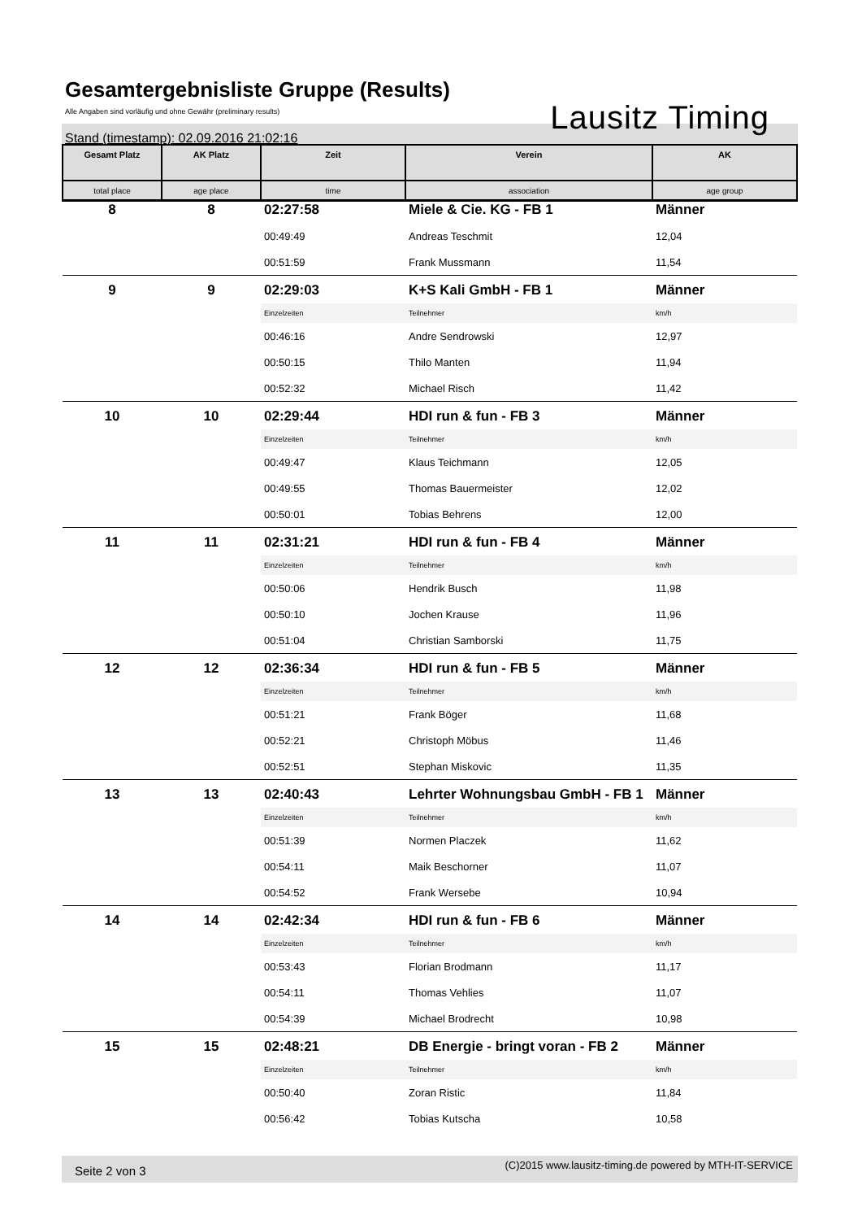Gesamtergebnisliste Gruppe (Results)
Alle Angaben sind vorläufig und ohne Gewähr (preliminary results)
Stand (timestamp): 02.09.2016 21:02:16 Lausitz Timing
| Gesamt Platz | AK Platz | Zeit | Verein | AK |
| --- | --- | --- | --- | --- |
| total place | age place | time | association | age group |
| 8 | 8 | 02:27:58 | Miele & Cie. KG - FB 1 | Männer |
| | | 00:49:49 | Andreas Teschmit | 12,04 |
| | | 00:51:59 | Frank Mussmann | 11,54 |
| 9 | 9 | 02:29:03 | K+S Kali GmbH - FB 1 | Männer |
| | | Einzelzeiten | Teilnehmer | km/h |
| | | 00:46:16 | Andre Sendrowski | 12,97 |
| | | 00:50:15 | Thilo Manten | 11,94 |
| | | 00:52:32 | Michael Risch | 11,42 |
| 10 | 10 | 02:29:44 | HDI run & fun - FB 3 | Männer |
| | | Einzelzeiten | Teilnehmer | km/h |
| | | 00:49:47 | Klaus Teichmann | 12,05 |
| | | 00:49:55 | Thomas Bauermeister | 12,02 |
| | | 00:50:01 | Tobias Behrens | 12,00 |
| 11 | 11 | 02:31:21 | HDI run & fun - FB 4 | Männer |
| | | Einzelzeiten | Teilnehmer | km/h |
| | | 00:50:06 | Hendrik Busch | 11,98 |
| | | 00:50:10 | Jochen Krause | 11,96 |
| | | 00:51:04 | Christian Samborski | 11,75 |
| 12 | 12 | 02:36:34 | HDI run & fun - FB 5 | Männer |
| | | Einzelzeiten | Teilnehmer | km/h |
| | | 00:51:21 | Frank Böger | 11,68 |
| | | 00:52:21 | Christoph Möbus | 11,46 |
| | | 00:52:51 | Stephan Miskovic | 11,35 |
| 13 | 13 | 02:40:43 | Lehrter Wohnungsbau GmbH - FB 1 | Männer |
| | | Einzelzeiten | Teilnehmer | km/h |
| | | 00:51:39 | Normen Placzek | 11,62 |
| | | 00:54:11 | Maik Beschorner | 11,07 |
| | | 00:54:52 | Frank Wersebe | 10,94 |
| 14 | 14 | 02:42:34 | HDI run & fun - FB 6 | Männer |
| | | Einzelzeiten | Teilnehmer | km/h |
| | | 00:53:43 | Florian Brodmann | 11,17 |
| | | 00:54:11 | Thomas Vehlies | 11,07 |
| | | 00:54:39 | Michael Brodrecht | 10,98 |
| 15 | 15 | 02:48:21 | DB Energie - bringt voran - FB 2 | Männer |
| | | Einzelzeiten | Teilnehmer | km/h |
| | | 00:50:40 | Zoran Ristic | 11,84 |
| | | 00:56:42 | Tobias Kutscha | 10,58 |
Seite 2 von 3 (C)2015 www.lausitz-timing.de powered by MTH-IT-SERVICE